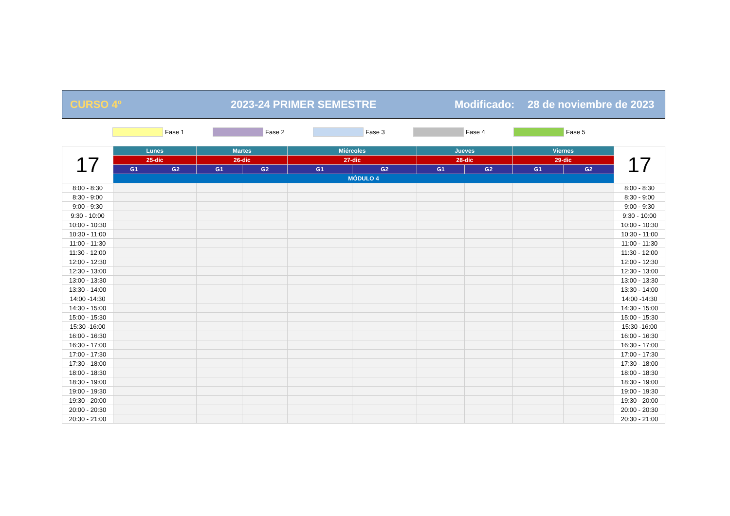CURSO 4º 2023-24 PRIMER SEMESTRE Modificado: 28 de noviembre de 2023
Fase 1 Fase 2 Fase 3 Fase 4 Fase 5
| 17 | Lunes | | Martes | | Miércoles | | Jueves | | Viernes | | 17 |
| | 25-dic | | 26-dic | | 27-dic | | 28-dic | | 29-dic | | |
| | G1 | G2 | G1 | G2 | G1 | G2 | G1 | G2 | G1 | G2 | |
| | MÓDULO 4 | | | | | | | | | | |
| 8:00 - 8:30 | | | | | | | | | | | 8:00 - 8:30 |
| 8:30 - 9:00 | | | | | | | | | | | 8:30 - 9:00 |
| 9:00 - 9:30 | | | | | | | | | | | 9:00 - 9:30 |
| 9:30 - 10:00 | | | | | | | | | | | 9:30 - 10:00 |
| 10:00 - 10:30 | | | | | | | | | | | 10:00 - 10:30 |
| 10:30 - 11:00 | | | | | | | | | | | 10:30 - 11:00 |
| 11:00 - 11:30 | | | | | | | | | | | 11:00 - 11:30 |
| 11:30 - 12:00 | | | | | | | | | | | 11:30 - 12:00 |
| 12:00 - 12:30 | | | | | | | | | | | 12:00 - 12:30 |
| 12:30 - 13:00 | | | | | | | | | | | 12:30 - 13:00 |
| 13:00 - 13:30 | | | | | | | | | | | 13:00 - 13:30 |
| 13:30 - 14:00 | | | | | | | | | | | 13:30 - 14:00 |
| 14:00 -14:30 | | | | | | | | | | | 14:00 -14:30 |
| 14:30 - 15:00 | | | | | | | | | | | 14:30 - 15:00 |
| 15:00 - 15:30 | | | | | | | | | | | 15:00 - 15:30 |
| 15:30 -16:00 | | | | | | | | | | | 15:30 -16:00 |
| 16:00 - 16:30 | | | | | | | | | | | 16:00 - 16:30 |
| 16:30 - 17:00 | | | | | | | | | | | 16:30 - 17:00 |
| 17:00 - 17:30 | | | | | | | | | | | 17:00 - 17:30 |
| 17:30 - 18:00 | | | | | | | | | | | 17:30 - 18:00 |
| 18:00 - 18:30 | | | | | | | | | | | 18:00 - 18:30 |
| 18:30 - 19:00 | | | | | | | | | | | 18:30 - 19:00 |
| 19:00 - 19:30 | | | | | | | | | | | 19:00 - 19:30 |
| 19:30 - 20:00 | | | | | | | | | | | 19:30 - 20:00 |
| 20:00 - 20:30 | | | | | | | | | | | 20:00 - 20:30 |
| 20:30 - 21:00 | | | | | | | | | | | 20:30 - 21:00 |